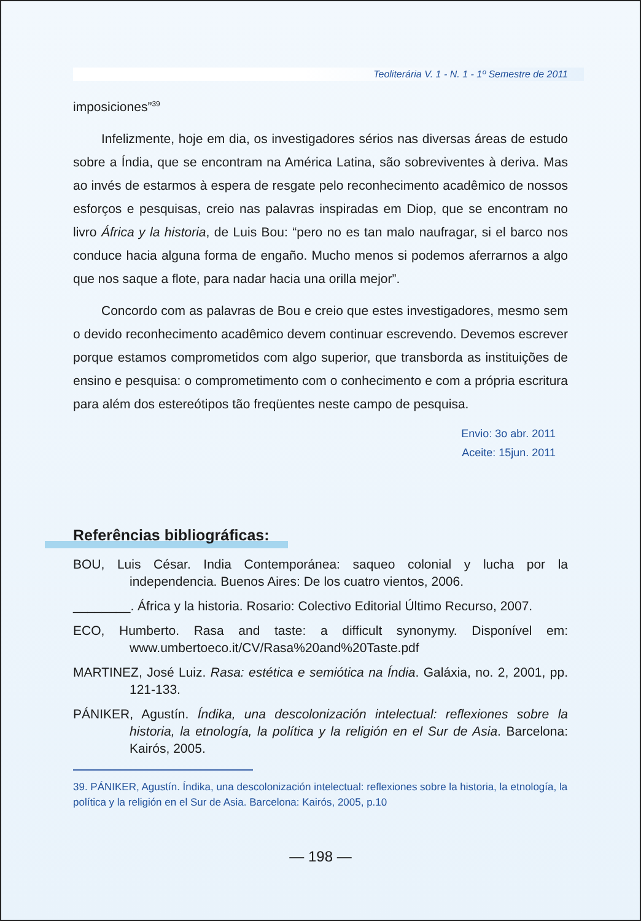Teoliterária V. 1 - N. 1 - 1º Semestre de 2011
imposiciones”<sup>39</sup>
Infelizmente, hoje em dia, os investigadores sérios nas diversas áreas de estudo sobre a Índia, que se encontram na América Latina, são sobreviventes à deriva. Mas ao invés de estarmos à espera de resgate pelo reconhecimento acadêmico de nossos esforços e pesquisas, creio nas palavras inspiradas em Diop, que se encontram no livro África y la historia, de Luis Bou: “pero no es tan malo naufragar, si el barco nos conduce hacia alguna forma de engaño. Mucho menos si podemos aferrarnos a algo que nos saque a flote, para nadar hacia una orilla mejor”.
Concordo com as palavras de Bou e creio que estes investigadores, mesmo sem o devido reconhecimento acadêmico devem continuar escrevendo. Devemos escrever porque estamos comprometidos com algo superior, que transborda as instituições de ensino e pesquisa: o comprometimento com o conhecimento e com a própria escritura para além dos estereótipos tão freqüentes neste campo de pesquisa.
Envio: 3o abr. 2011
Aceite: 15jun. 2011
Referências bibliográficas:
BOU, Luis César. India Contemporánea: saqueo colonial y lucha por la independencia. Buenos Aires: De los cuatro vientos, 2006.
________. África y la historia. Rosario: Colectivo Editorial Último Recurso, 2007.
ECO, Humberto. Rasa and taste: a difficult synonymy. Disponível em: www.umbertoeco.it/CV/Rasa%20and%20Taste.pdf
MARTINEZ, José Luiz. Rasa: estética e semiótica na Índia. Galáxia, no. 2, 2001, pp. 121-133.
PÁNIKER, Agustín. Índika, una descolonización intelectual: reflexiones sobre la historia, la etnología, la política y la religión en el Sur de Asia. Barcelona: Kairós, 2005.
39. PÁNIKER, Agustín. Índika, una descolonización intelectual: reflexiones sobre la historia, la etnología, la política y la religión en el Sur de Asia. Barcelona: Kairós, 2005, p.10
— 198 —